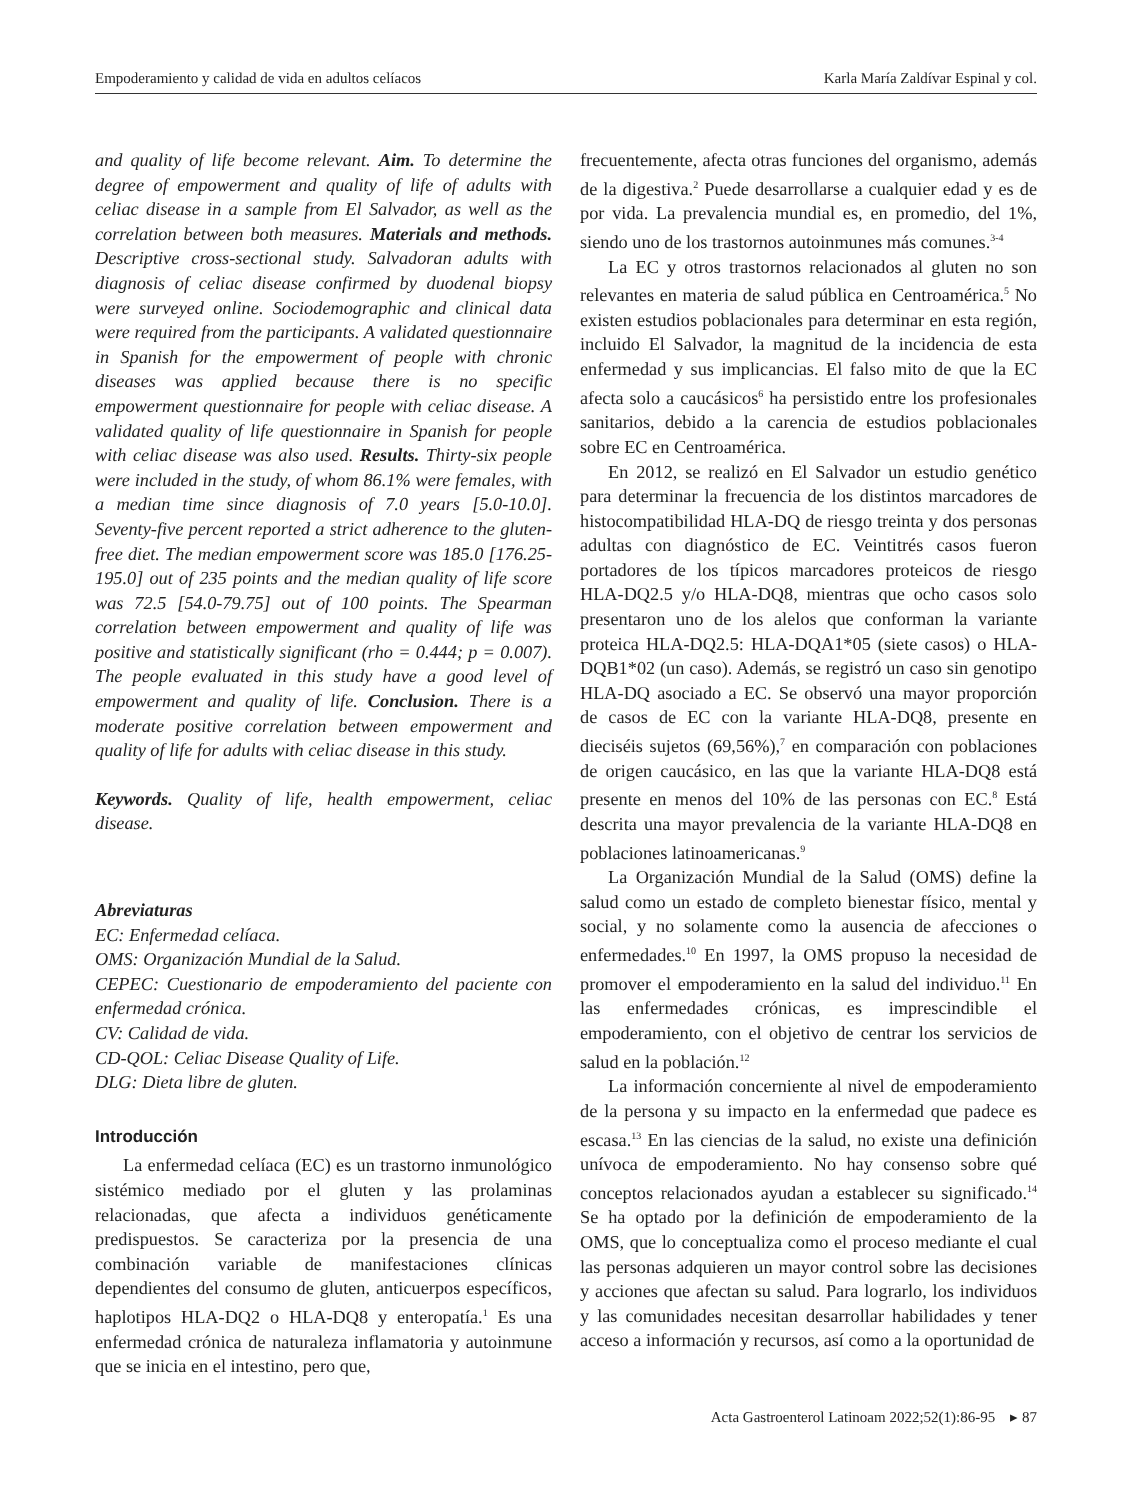Empoderamiento y calidad de vida en adultos celíacos Karla María Zaldívar Espinal y col.
and quality of life become relevant. Aim. To determine the degree of empowerment and quality of life of adults with celiac disease in a sample from El Salvador, as well as the correlation between both measures. Materials and methods. Descriptive cross-sectional study. Salvadoran adults with diagnosis of celiac disease confirmed by duodenal biopsy were surveyed online. Sociodemographic and clinical data were required from the participants. A validated questionnaire in Spanish for the empowerment of people with chronic diseases was applied because there is no specific empowerment questionnaire for people with celiac disease. A validated quality of life questionnaire in Spanish for people with celiac disease was also used. Results. Thirty-six people were included in the study, of whom 86.1% were females, with a median time since diagnosis of 7.0 years [5.0-10.0]. Seventy-five percent reported a strict adherence to the gluten-free diet. The median empowerment score was 185.0 [176.25-195.0] out of 235 points and the median quality of life score was 72.5 [54.0-79.75] out of 100 points. The Spearman correlation between empowerment and quality of life was positive and statistically significant (rho = 0.444; p = 0.007). The people evaluated in this study have a good level of empowerment and quality of life. Conclusion. There is a moderate positive correlation between empowerment and quality of life for adults with celiac disease in this study.
Keywords. Quality of life, health empowerment, celiac disease.
Abreviaturas
EC: Enfermedad celíaca.
OMS: Organización Mundial de la Salud.
CEPEC: Cuestionario de empoderamiento del paciente con enfermedad crónica.
CV: Calidad de vida.
CD-QOL: Celiac Disease Quality of Life.
DLG: Dieta libre de gluten.
Introducción
La enfermedad celíaca (EC) es un trastorno inmunológico sistémico mediado por el gluten y las prolaminas relacionadas, que afecta a individuos genéticamente predispuestos. Se caracteriza por la presencia de una combinación variable de manifestaciones clínicas dependientes del consumo de gluten, anticuerpos específicos, haplotipos HLA-DQ2 o HLA-DQ8 y enteropatía.<sup>1</sup> Es una enfermedad crónica de naturaleza inflamatoria y autoinmune que se inicia en el intestino, pero que,
frecuentemente, afecta otras funciones del organismo, además de la digestiva.<sup>2</sup> Puede desarrollarse a cualquier edad y es de por vida. La prevalencia mundial es, en promedio, del 1%, siendo uno de los trastornos autoinmunes más comunes.<sup>3-4</sup>
La EC y otros trastornos relacionados al gluten no son relevantes en materia de salud pública en Centroamérica.<sup>5</sup> No existen estudios poblacionales para determinar en esta región, incluido El Salvador, la magnitud de la incidencia de esta enfermedad y sus implicancias. El falso mito de que la EC afecta solo a caucásicos<sup>6</sup> ha persistido entre los profesionales sanitarios, debido a la carencia de estudios poblacionales sobre EC en Centroamérica.
En 2012, se realizó en El Salvador un estudio genético para determinar la frecuencia de los distintos marcadores de histocompatibilidad HLA-DQ de riesgo treinta y dos personas adultas con diagnóstico de EC. Veintitrés casos fueron portadores de los típicos marcadores proteicos de riesgo HLA-DQ2.5 y/o HLA-DQ8, mientras que ocho casos solo presentaron uno de los alelos que conforman la variante proteica HLA-DQ2.5: HLA-DQA1*05 (siete casos) o HLA-DQB1*02 (un caso). Además, se registró un caso sin genotipo HLA-DQ asociado a EC. Se observó una mayor proporción de casos de EC con la variante HLA-DQ8, presente en dieciséis sujetos (69,56%),<sup>7</sup> en comparación con poblaciones de origen caucásico, en las que la variante HLA-DQ8 está presente en menos del 10% de las personas con EC.<sup>8</sup> Está descrita una mayor prevalencia de la variante HLA-DQ8 en poblaciones latinoamericanas.<sup>9</sup>
La Organización Mundial de la Salud (OMS) define la salud como un estado de completo bienestar físico, mental y social, y no solamente como la ausencia de afecciones o enfermedades.<sup>10</sup> En 1997, la OMS propuso la necesidad de promover el empoderamiento en la salud del individuo.<sup>11</sup> En las enfermedades crónicas, es imprescindible el empoderamiento, con el objetivo de centrar los servicios de salud en la población.<sup>12</sup>
La información concerniente al nivel de empoderamiento de la persona y su impacto en la enfermedad que padece es escasa.<sup>13</sup> En las ciencias de la salud, no existe una definición unívoca de empoderamiento. No hay consenso sobre qué conceptos relacionados ayudan a establecer su significado.<sup>14</sup> Se ha optado por la definición de empoderamiento de la OMS, que lo conceptualiza como el proceso mediante el cual las personas adquieren un mayor control sobre las decisiones y acciones que afectan su salud. Para lograrlo, los individuos y las comunidades necesitan desarrollar habilidades y tener acceso a información y recursos, así como a la oportunidad de
Acta Gastroenterol Latinoam 2022;52(1):86-95 ▸ 87